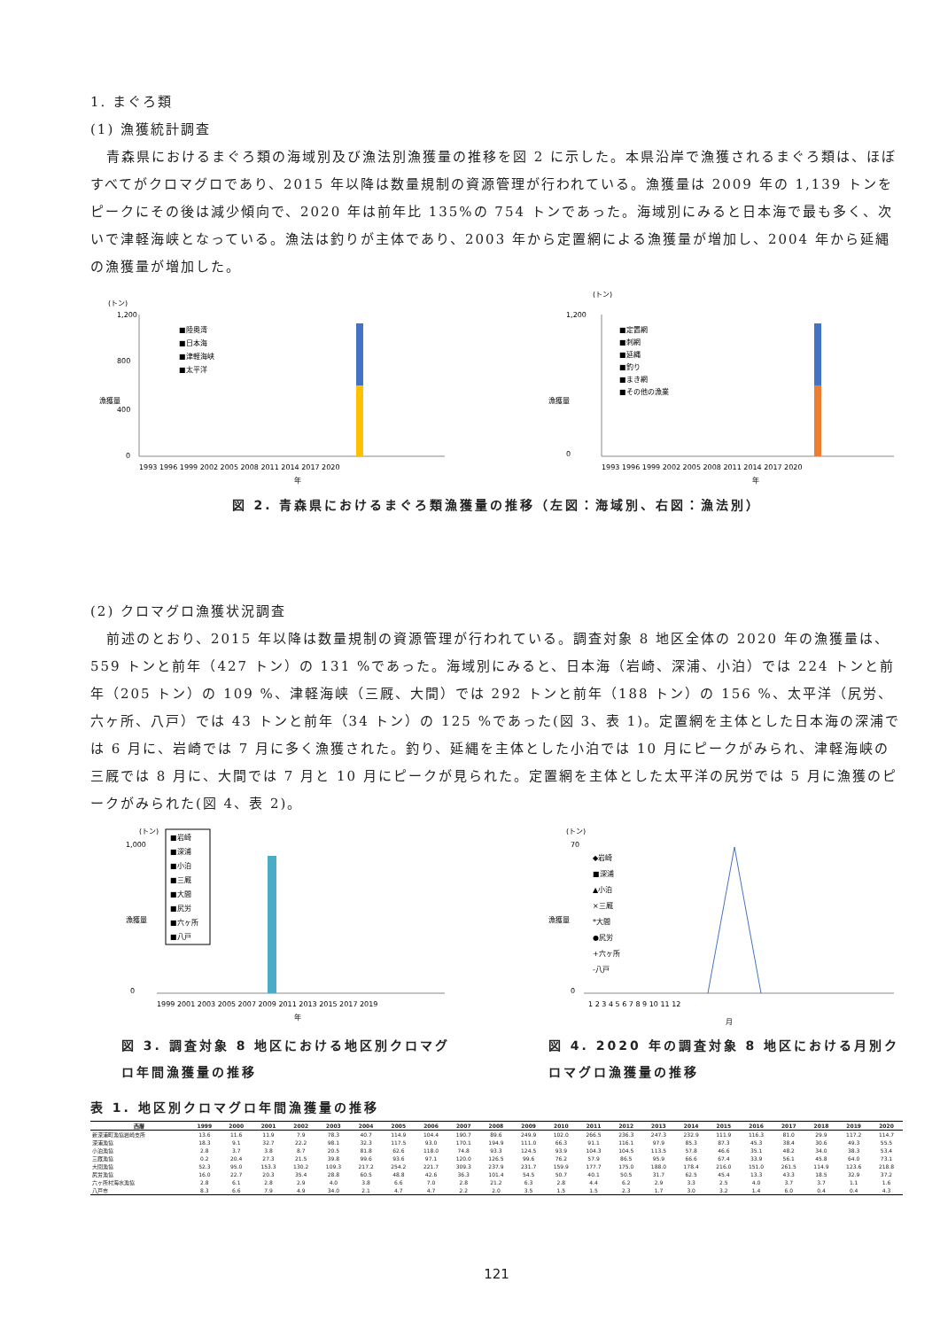1. まぐろ類
(1) 漁獲統計調査
青森県におけるまぐろ類の海域別及び漁法別漁獲量の推移を図 2 に示した。本県沿岸で漁獲されるまぐろ類は、ほぼすべてがクロマグロであり、2015 年以降は数量規制の資源管理が行われている。漁獲量は 2009 年の 1,139 トンをピークにその後は減少傾向で、2020 年は前年比 135%の 754 トンであった。海域別にみると日本海で最も多く、次いで津軽海峡となっている。漁法は釣りが主体であり、2003 年から定置網による漁獲量が増加し、2004 年から延縄の漁獲量が増加した。
(トン)
漁獲量
1,200
800
400
0
■陸奥湾
■日本海
■津軽海峡
■太平洋
1993 1996 1999 2002 2005 2008 2011 2014 2017 2020
年
(トン)
漁獲量
1,200
0
■定置網
■刺網
■延縄
■釣り
■まき網
■その他の漁業
1993 1996 1999 2002 2005 2008 2011 2014 2017 2020
年
図 2. 青森県におけるまぐろ類漁獲量の推移（左図：海域別、右図：漁法別）
(2) クロマグロ漁獲状況調査
前述のとおり、2015 年以降は数量規制の資源管理が行われている。調査対象 8 地区全体の 2020 年の漁獲量は、559 トンと前年（427 トン）の 131 %であった。海域別にみると、日本海（岩崎、深浦、小泊）では 224 トンと前年（205 トン）の 109 %、津軽海峡（三厩、大間）では 292 トンと前年（188 トン）の 156 %、太平洋（尻労、六ヶ所、八戸）では 43 トンと前年（34 トン）の 125 %であった(図 3、表 1)。定置網を主体とした日本海の深浦では 6 月に、岩崎では 7 月に多く漁獲された。釣り、延縄を主体とした小泊では 10 月にピークがみられ、津軽海峡の三厩では 8 月に、大間では 7 月と 10 月にピークが見られた。定置網を主体とした太平洋の尻労では 5 月に漁獲のピークがみられた(図 4、表 2)。
(トン)
1,000
0
漁獲量
■岩崎
■深浦
■小泊
■三厩
■大間
■尻労
■六ヶ所
■八戸
1999 2001 2003 2005 2007 2009 2011 2013 2015 2017 2019
年
図 3. 調査対象 8 地区における地区別クロマグロ年間漁獲量の推移
(トン)
70
0
漁獲量
◆岩崎
■深浦
▲小泊
×三厩
*大間
●尻労
+六ヶ所
-八戸
1 2 3 4 5 6 7 8 9 10 11 12
月
図 4. 2020 年の調査対象 8 地区における月別クロマグロ漁獲量の推移
表 1. 地区別クロマグロ年間漁獲量の推移
| 西暦 | 1999 | 2000 | 2001 | 2002 | 2003 | 2004 | 2005 | 2006 | 2007 | 2008 | 2009 | 2010 | 2011 | 2012 | 2013 | 2014 | 2015 | 2016 | 2017 | 2018 | 2019 | 2020 |
| --- | --- | --- | --- | --- | --- | --- | --- | --- | --- | --- | --- | --- | --- | --- | --- | --- | --- | --- | --- | --- | --- | --- |
| 新深浦町漁協岩崎支所 | 13.6 | 11.6 | 11.9 | 7.9 | 78.3 | 40.7 | 114.9 | 104.4 | 190.7 | 89.6 | 249.9 | 102.0 | 266.5 | 236.3 | 247.3 | 232.9 | 111.9 | 116.3 | 81.0 | 29.9 | 117.2 | 114.7 |
| 深浦漁協 | 18.3 | 9.1 | 32.7 | 22.2 | 98.1 | 32.3 | 117.5 | 93.0 | 170.1 | 194.9 | 111.0 | 66.3 | 91.1 | 116.1 | 97.9 | 85.3 | 87.3 | 45.3 | 38.4 | 30.6 | 49.3 | 55.5 |
| 小泊漁協 | 2.8 | 3.7 | 3.8 | 8.7 | 20.5 | 81.8 | 62.6 | 118.0 | 74.8 | 93.3 | 124.5 | 93.9 | 104.3 | 104.5 | 113.5 | 57.8 | 46.6 | 35.1 | 48.2 | 34.0 | 38.3 | 53.4 |
| 三厩漁協 | 0.2 | 20.4 | 27.3 | 21.5 | 39.8 | 99.6 | 93.6 | 97.1 | 120.0 | 126.5 | 99.6 | 76.2 | 57.9 | 86.5 | 95.9 | 66.6 | 67.4 | 33.9 | 56.1 | 45.8 | 64.0 | 73.1 |
| 大間漁協 | 52.3 | 95.0 | 153.3 | 130.2 | 109.3 | 217.2 | 254.2 | 221.7 | 309.3 | 237.9 | 231.7 | 159.9 | 177.7 | 175.0 | 188.0 | 178.4 | 216.0 | 151.0 | 261.5 | 114.9 | 123.6 | 218.8 |
| 尻労漁協 | 16.0 | 22.7 | 20.3 | 35.4 | 28.8 | 60.5 | 48.8 | 42.6 | 36.3 | 101.4 | 54.5 | 50.7 | 40.1 | 50.5 | 31.7 | 62.5 | 45.4 | 13.3 | 43.3 | 18.5 | 32.9 | 37.2 |
| 六ヶ所村海水漁協 | 2.8 | 6.1 | 2.8 | 2.9 | 4.0 | 3.8 | 6.6 | 7.0 | 2.8 | 21.2 | 6.3 | 2.8 | 4.4 | 6.2 | 2.9 | 3.3 | 2.5 | 4.0 | 3.7 | 3.7 | 1.1 | 1.6 |
| 八戸市 | 8.3 | 6.6 | 7.9 | 4.9 | 34.0 | 2.1 | 4.7 | 4.7 | 2.2 | 2.0 | 3.5 | 1.5 | 1.5 | 2.3 | 1.7 | 3.0 | 3.2 | 1.4 | 6.0 | 0.4 | 0.4 | 4.3 |
121